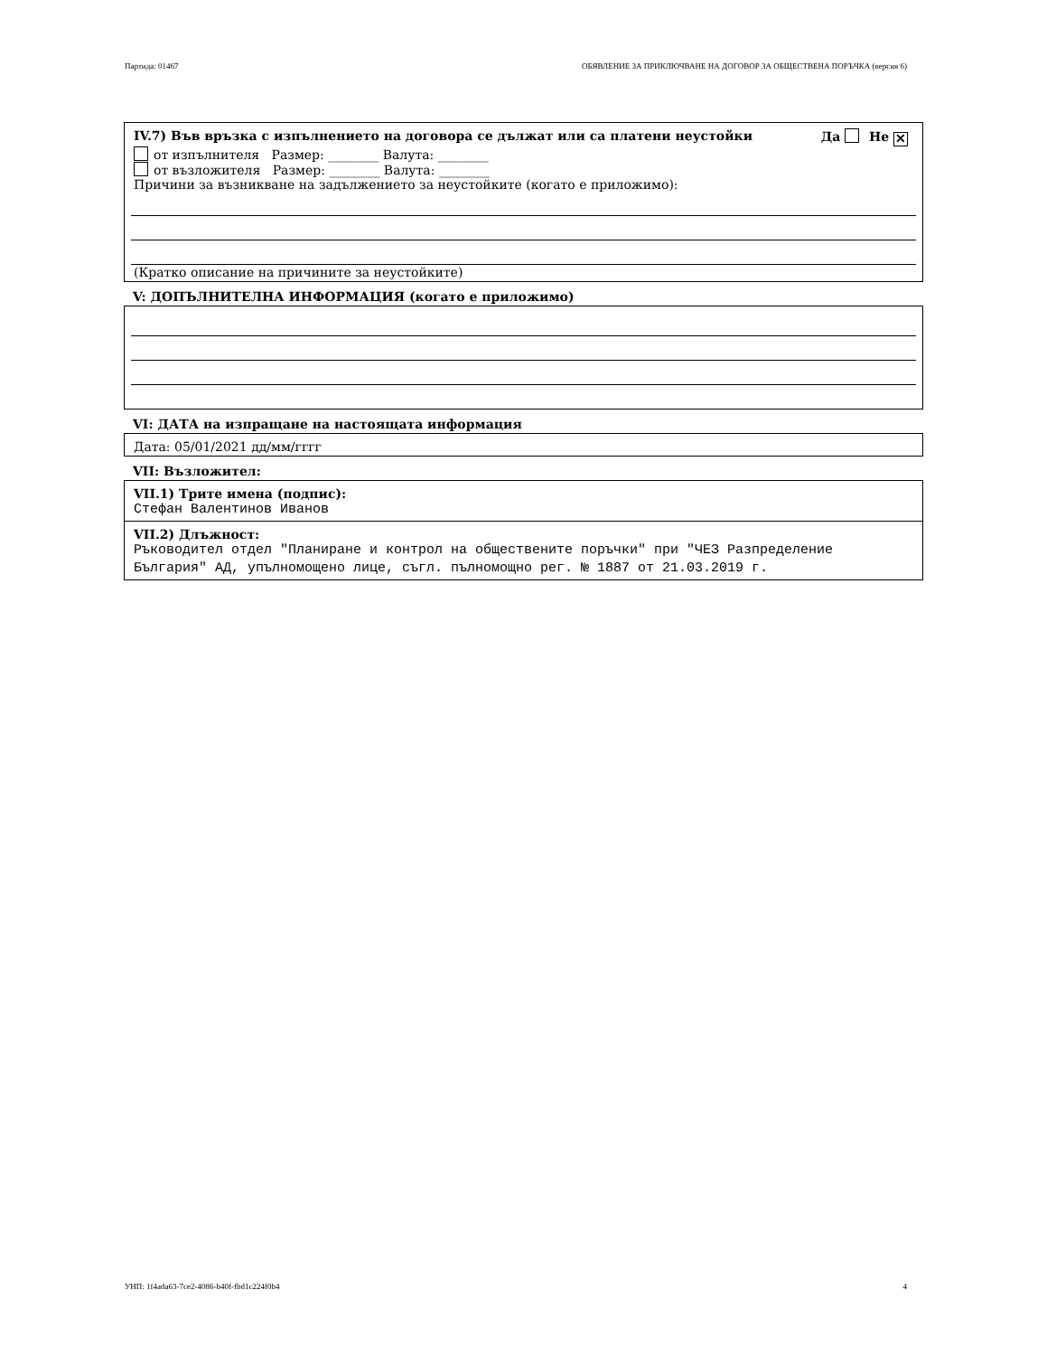Партида: 01467 ОБЯВЛЕНИЕ ЗА ПРИКЛЮЧВАНЕ НА ДОГОВОР ЗА ОБЩЕСТВЕНА ПОРЪЧКА (версия 6)
IV.7) Във връзка с изпълнението на договора се дължат или са платени неустойки Да Не ✕
от изпълнителя Размер: ________ Валута: ________
от възложителя Размер: ________ Валута: ________
Причини за възникване на задължението за неустойките (когато е приложимо):
(Кратко описание на причините за неустойките)
V: ДОПЪЛНИТЕЛНА ИНФОРМАЦИЯ (когато е приложимо)
VI: ДАТА на изпращане на настоящата информация
Дата: 05/01/2021 дд/мм/гггг
VII: Възложител:
VII.1) Трите имена (подпис):
Стефан Валентинов Иванов
VII.2) Длъжност:
Ръководител отдел "Планиране и контрол на обществените поръчки" при "ЧЕЗ Разпределение България" АД, упълномощено лице, съгл. пълномощно рег. № 1887 от 21.03.2019 г.
УНП: 1f4ada63-7ce2-4086-b40f-fbd1c224f0b4 4